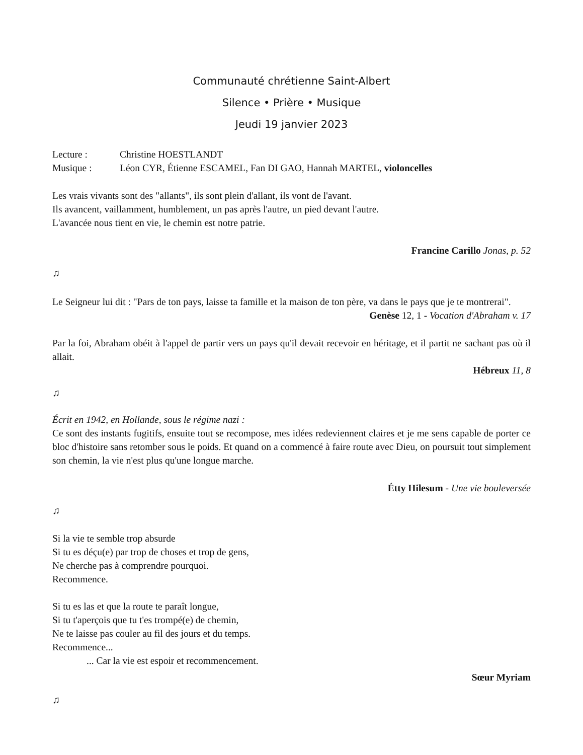Communauté chrétienne Saint-Albert
Silence • Prière • Musique
Jeudi 19 janvier 2023
Lecture : Christine HOESTLANDT
Musique : Léon CYR, Étienne ESCAMEL, Fan DI GAO, Hannah MARTEL, violoncelles
Les vrais vivants sont des "allants", ils sont plein d'allant, ils vont de l'avant.
Ils avancent, vaillamment, humblement, un pas après l'autre, un pied devant l'autre.
L'avancée nous tient en vie, le chemin est notre patrie.
Francine Carillo Jonas, p. 52
♫
Le Seigneur lui dit : "Pars de ton pays, laisse ta famille et la maison de ton père, va dans le pays que je te montrerai".
Genèse 12, 1 - Vocation d'Abraham v. 17
Par la foi, Abraham obéit à l'appel de partir vers un pays qu'il devait recevoir en héritage, et il partit ne sachant pas où il allait.
Hébreux 11, 8
♫
Écrit en 1942, en Hollande, sous le régime nazi :
Ce sont des instants fugitifs, ensuite tout se recompose, mes idées redeviennent claires et je me sens capable de porter ce bloc d'histoire sans retomber sous le poids. Et quand on a commencé à faire route avec Dieu, on poursuit tout simplement son chemin, la vie n'est plus qu'une longue marche.
Étty Hilesum - Une vie bouleversée
♫
Si la vie te semble trop absurde
Si tu es déçu(e) par trop de choses et trop de gens,
Ne cherche pas à comprendre pourquoi.
Recommence.
Si tu es las et que la route te paraît longue,
Si tu t'aperçois que tu t'es trompé(e) de chemin,
Ne te laisse pas couler au fil des jours et du temps.
Recommence...
... Car la vie est espoir et recommencement.
Sœur Myriam
♫